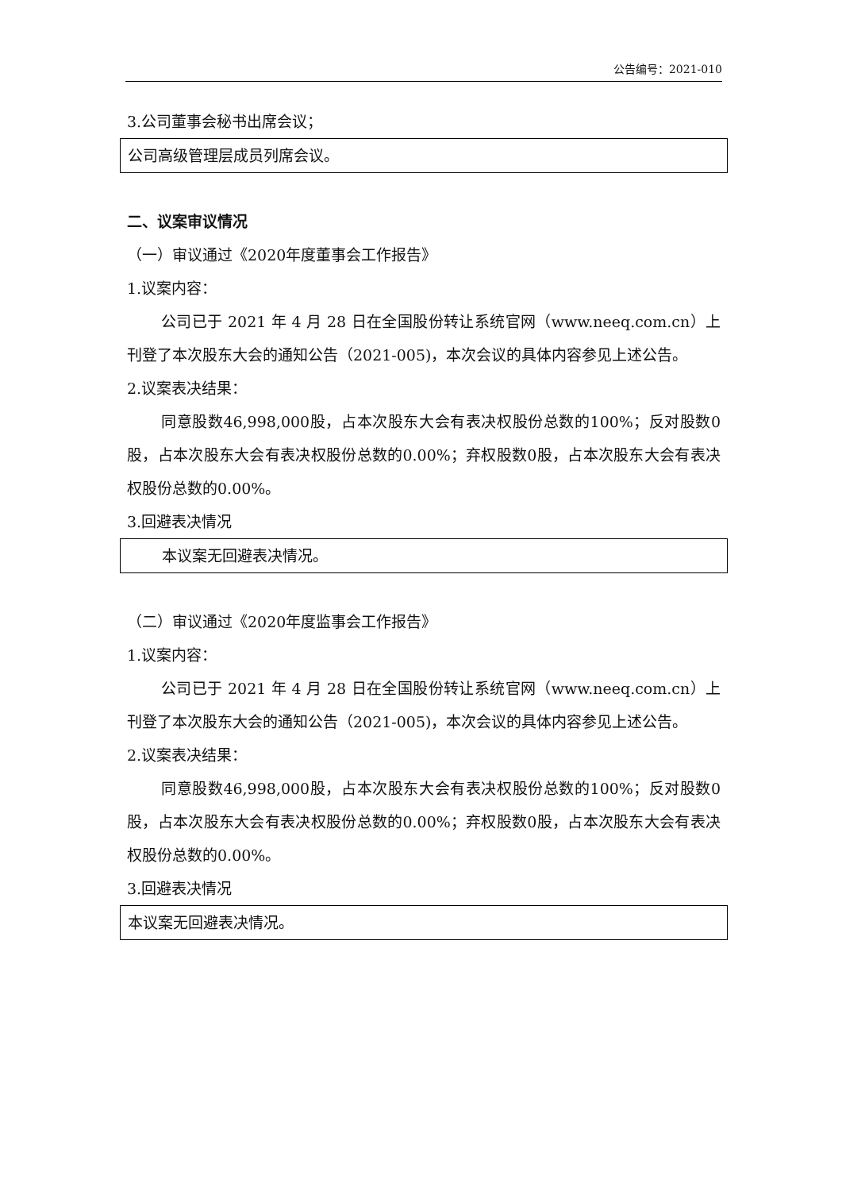公告编号：2021-010
3.公司董事会秘书出席会议；
公司高级管理层成员列席会议。
二、议案审议情况
（一）审议通过《2020年度董事会工作报告》
1.议案内容：
公司已于 2021 年 4 月 28 日在全国股份转让系统官网（www.neeq.com.cn）上刊登了本次股东大会的通知公告（2021-005)，本次会议的具体内容参见上述公告。
2.议案表决结果：
同意股数46,998,000股，占本次股东大会有表决权股份总数的100%；反对股数0股，占本次股东大会有表决权股份总数的0.00%；弃权股数0股，占本次股东大会有表决权股份总数的0.00%。
3.回避表决情况
本议案无回避表决情况。
（二）审议通过《2020年度监事会工作报告》
1.议案内容：
公司已于 2021 年 4 月 28 日在全国股份转让系统官网（www.neeq.com.cn）上刊登了本次股东大会的通知公告（2021-005)，本次会议的具体内容参见上述公告。
2.议案表决结果：
同意股数46,998,000股，占本次股东大会有表决权股份总数的100%；反对股数0股，占本次股东大会有表决权股份总数的0.00%；弃权股数0股，占本次股东大会有表决权股份总数的0.00%。
3.回避表决情况
本议案无回避表决情况。